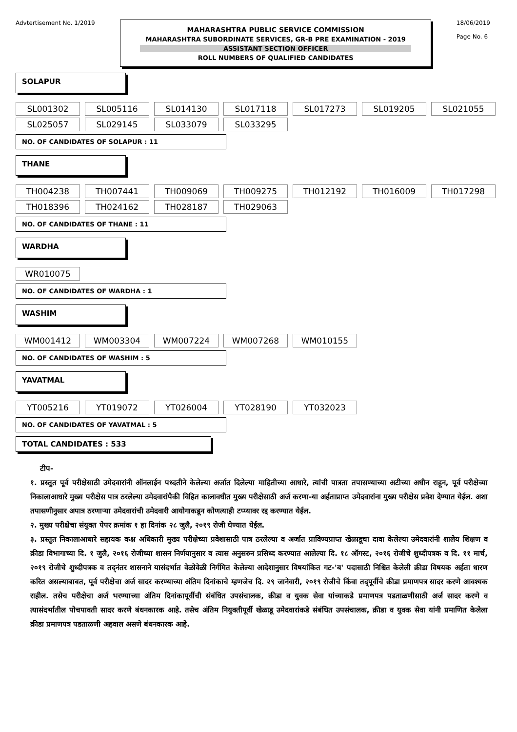Advtertisement No. 1/2019
MAHARASHTRA PUBLIC SERVICE COMMISSION
MAHARASHTRA SUBORDINATE SERVICES, GR-B PRE EXAMINATION - 2019
ASSISTANT SECTION OFFICER
ROLL NUMBERS OF QUALIFIED CANDIDATES
18/06/2019
Page No. 6
SOLAPUR
| SL001302 | SL005116 | SL014130 | SL017118 | SL017273 | SL019205 | SL021055 |
| SL025057 | SL029145 | SL033079 | SL033295 | | | |
NO. OF CANDIDATES OF SOLAPUR : 11
THANE
| TH004238 | TH007441 | TH009069 | TH009275 | TH012192 | TH016009 | TH017298 |
| TH018396 | TH024162 | TH028187 | TH029063 | | | |
NO. OF CANDIDATES OF THANE : 11
WARDHA
| WR010075 |
NO. OF CANDIDATES OF WARDHA : 1
WASHIM
| WM001412 | WM003304 | WM007224 | WM007268 | WM010155 |
NO. OF CANDIDATES OF WASHIM : 5
YAVATMAL
| YT005216 | YT019072 | YT026004 | YT028190 | YT032023 |
NO. OF CANDIDATES OF YAVATMAL : 5
TOTAL CANDIDATES : 533
टीप-
१. प्रस्तुत पूर्व परीक्षेसाठी उमेदवारांनी ऑनलाईन पध्दतीने केलेल्या अर्जात दिलेल्या माहितीच्या आधारे, त्यांची पात्रता तपासण्याच्या अटीच्या अधीन राहून, पूर्व परीक्षेच्या निकालाआधारे मुख्य परीक्षेस पात्र ठरलेल्या उमेदवारांपैकी विहित कालावधीत मुख्य परीक्षेसाठी अर्ज करणा-या अर्हताप्राप्त उमेदवारांना मुख्य परीक्षेस प्रवेश देण्यात येईल. अशा तपासणीनुसार अपात्र ठरणाऱ्या उमेदवारांची उमेदवारी आयोगाकडून कोणत्याही टप्प्यावर रद्द करण्यात येईल.
२. मुख्य परीक्षेचा संयुक्त पेपर क्रमांक १ हा दिनांक २८ जुलै, २०१९ रोजी घेण्यात येईल.
३. प्रस्तुत निकालाआधारे सहायक कक्ष अधिकारी मुख्य परीक्षेच्या प्रवेशासाठी पात्र ठरलेल्या व अर्जात प्राविण्यप्राप्त खेळाडूचा दावा केलेल्या उमेदवारांनी शालेय शिक्षण व क्रीडा विभागाच्या दि. १ जुलै, २०१६ रोजीच्या शासन निर्णयानुसार व त्यास अनुसरुन प्रसिध्द करण्यात आलेल्या दि. १८ ऑगस्ट, २०१६ रोजीचे शुध्दीपत्रक व दि. ११ मार्च, २०१९ रोजीचे शुध्दीपत्रक व तद्नंतर शासनाने यासंदर्भात वेळोवेळी निर्गमित केलेल्या आदेशानुसार विषयांकित गट-'ब' पदासाठी निश्चित केलेली क्रीडा विषयक अर्हता धारण करित असल्याबाबत, पूर्व परीक्षेचा अर्ज सादर करण्याच्या अंतिम दिनांकाचे म्हणजेच दि. २९ जानेवारी, २०१९ रोजीचे किंवा तद्पूर्वीचे क्रीडा प्रमाणपत्र सादर करणे आवश्यक राहील. तसेच परीक्षेचा अर्ज भरण्याच्या अंतिम दिनांकापूर्वीची संबंधित उपसंचालक, क्रीडा व युवक सेवा यांच्याकडे प्रमाणपत्र पडताळणीसाठी अर्ज सादर करणे व त्यासंदर्भातील पोचपावती सादर करणे बंधनकारक आहे. तसेच अंतिम नियुक्तीपूर्वी खेळाडू उमेदवारांकडे संबंधित उपसंचालक, क्रीडा व युवक सेवा यांनी प्रमाणित केलेला क्रीडा प्रमाणपत्र पडताळणी अहवाल असणे बंधनकारक आहे.